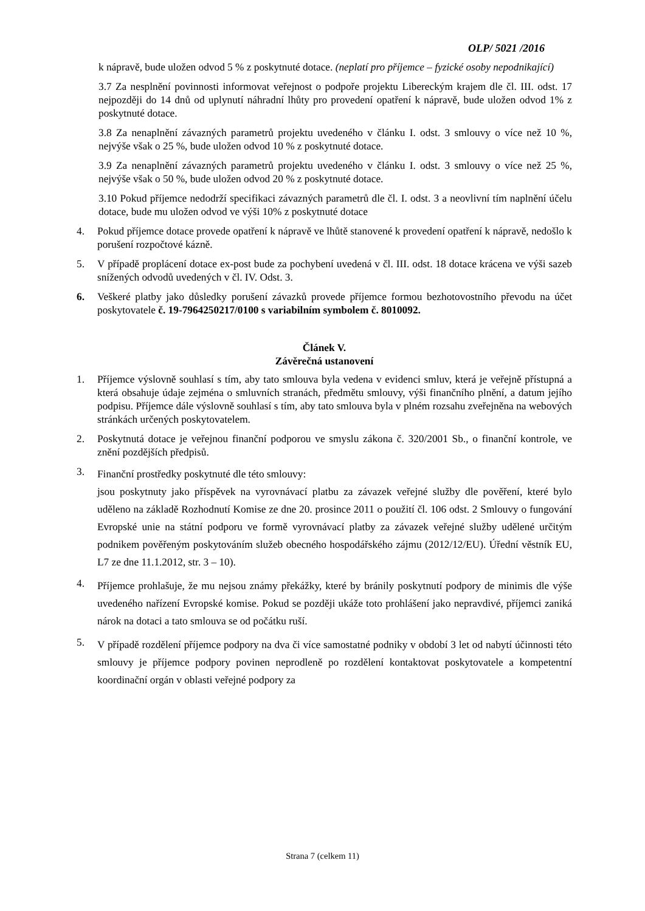OLP/ 5021 /2016
k nápravě, bude uložen odvod 5 % z poskytnuté dotace. (neplatí pro příjemce – fyzické osoby nepodnikající)
3.7 Za nesplnění povinnosti informovat veřejnost o podpoře projektu Libereckým krajem dle čl. III. odst. 17 nejpozději do 14 dnů od uplynutí náhradní lhůty pro provedení opatření k nápravě, bude uložen odvod 1% z poskytnuté dotace.
3.8 Za nenaplnění závazných parametrů projektu uvedeného v článku I. odst. 3 smlouvy o více než 10 %, nejvýše však o 25 %, bude uložen odvod 10 % z poskytnuté dotace.
3.9 Za nenaplnění závazných parametrů projektu uvedeného v článku I. odst. 3 smlouvy o více než 25 %, nejvýše však o 50 %, bude uložen odvod 20 % z poskytnuté dotace.
3.10 Pokud příjemce nedodrží specifikaci závazných parametrů dle čl. I. odst. 3 a neovlivní tím naplnění účelu dotace, bude mu uložen odvod ve výši 10% z poskytnuté dotace
4. Pokud příjemce dotace provede opatření k nápravě ve lhůtě stanovené k provedení opatření k nápravě, nedošlo k porušení rozpočtové kázně.
5. V případě proplácení dotace ex-post bude za pochybení uvedená v čl. III. odst. 18 dotace krácena ve výši sazeb snížených odvodů uvedených v čl. IV. Odst. 3.
6. Veškeré platby jako důsledky porušení závazků provede příjemce formou bezhotovostního převodu na účet poskytovatele č. 19-7964250217/0100 s variabilním symbolem č. 8010092.
Článek V.
Závěrečná ustanovení
1. Příjemce výslovně souhlasí s tím, aby tato smlouva byla vedena v evidenci smluv, která je veřejně přístupná a která obsahuje údaje zejména o smluvních stranách, předmětu smlouvy, výši finančního plnění, a datum jejího podpisu. Příjemce dále výslovně souhlasí s tím, aby tato smlouva byla v plném rozsahu zveřejněna na webových stránkách určených poskytovatelem.
2. Poskytnutá dotace je veřejnou finanční podporou ve smyslu zákona č. 320/2001 Sb., o finanční kontrole, ve znění pozdějších předpisů.
3. Finanční prostředky poskytnuté dle této smlouvy:
jsou poskytnuty jako příspěvek na vyrovnávací platbu za závazek veřejné služby dle pověření, které bylo uděleno na základě Rozhodnutí Komise ze dne 20. prosince 2011 o použití čl. 106 odst. 2 Smlouvy o fungování Evropské unie na státní podporu ve formě vyrovnávací platby za závazek veřejné služby udělené určitým podnikem pověřeným poskytováním služeb obecného hospodářského zájmu (2012/12/EU). Úřední věstník EU, L7 ze dne 11.1.2012, str. 3 – 10).
4. Příjemce prohlašuje, že mu nejsou známy překážky, které by bránily poskytnutí podpory de minimis dle výše uvedeného nařízení Evropské komise. Pokud se později ukáže toto prohlášení jako nepravdivé, příjemci zaniká nárok na dotaci a tato smlouva se od počátku ruší.
5. V případě rozdělení příjemce podpory na dva či více samostatné podniky v období 3 let od nabytí účinnosti této smlouvy je příjemce podpory povinen neprodleně po rozdělení kontaktovat poskytovatele a kompetentní koordinační orgán v oblasti veřejné podpory za
Strana 7 (celkem 11)